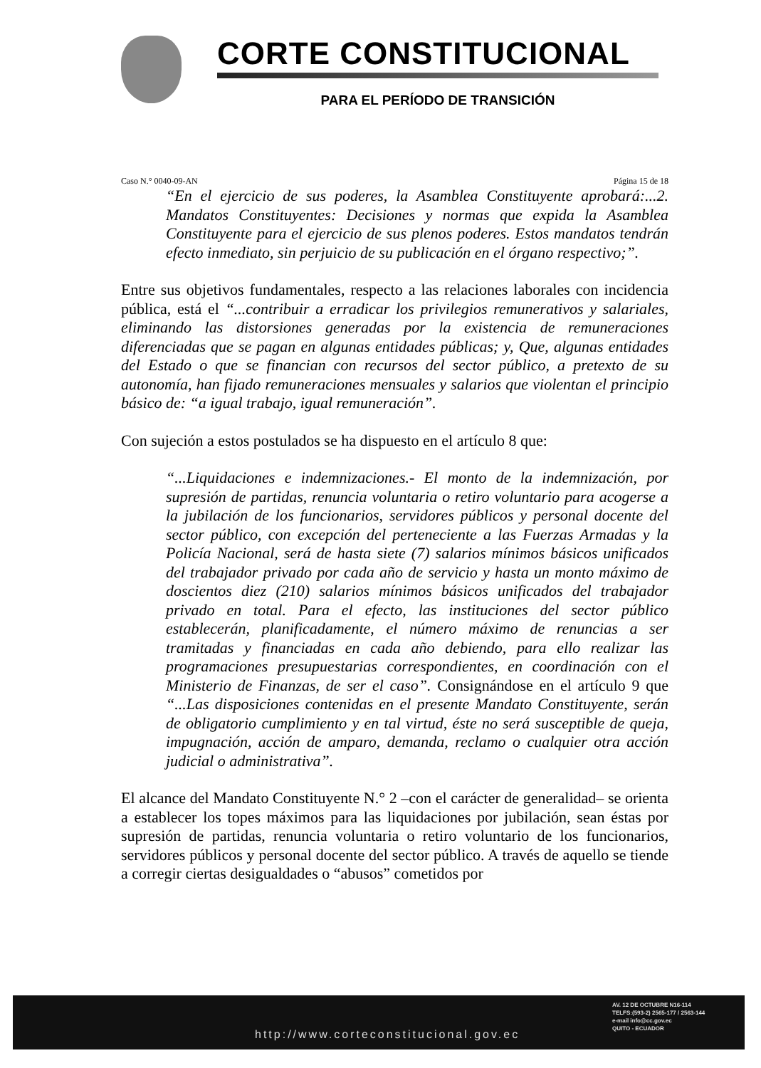CORTE CONSTITUCIONAL
PARA EL PERÍODO DE TRANSICIÓN
Caso N.° 0040-09-AN Página 15 de 18
“En el ejercicio de sus poderes, la Asamblea Constituyente aprobará:...2. Mandatos Constituyentes: Decisiones y normas que expida la Asamblea Constituyente para el ejercicio de sus plenos poderes. Estos mandatos tendrán efecto inmediato, sin perjuicio de su publicación en el órgano respectivo;”.
Entre sus objetivos fundamentales, respecto a las relaciones laborales con incidencia pública, está el “...contribuir a erradicar los privilegios remunerativos y salariales, eliminando las distorsiones generadas por la existencia de remuneraciones diferenciadas que se pagan en algunas entidades públicas; y, Que, algunas entidades del Estado o que se financian con recursos del sector público, a pretexto de su autonomía, han fijado remuneraciones mensuales y salarios que violentan el principio básico de: “a igual trabajo, igual remuneración”.
Con sujeción a estos postulados se ha dispuesto en el artículo 8 que:
“...Liquidaciones e indemnizaciones.- El monto de la indemnización, por supresión de partidas, renuncia voluntaria o retiro voluntario para acogerse a la jubilación de los funcionarios, servidores públicos y personal docente del sector público, con excepción del perteneciente a las Fuerzas Armadas y la Policía Nacional, será de hasta siete (7) salarios mínimos básicos unificados del trabajador privado por cada año de servicio y hasta un monto máximo de doscientos diez (210) salarios mínimos básicos unificados del trabajador privado en total. Para el efecto, las instituciones del sector público establecerán, planificadamente, el número máximo de renuncias a ser tramitadas y financiadas en cada año debiendo, para ello realizar las programaciones presupuestarias correspondientes, en coordinación con el Ministerio de Finanzas, de ser el caso”. Consignándose en el artículo 9 que “...Las disposiciones contenidas en el presente Mandato Constituyente, serán de obligatorio cumplimiento y en tal virtud, éste no será susceptible de queja, impugnación, acción de amparo, demanda, reclamo o cualquier otra acción judicial o administrativa”.
El alcance del Mandato Constituyente N.° 2 –con el carácter de generalidad– se orienta a establecer los topes máximos para las liquidaciones por jubilación, sean éstas por supresión de partidas, renuncia voluntaria o retiro voluntario de los funcionarios, servidores públicos y personal docente del sector público. A través de aquello se tiende a corregir ciertas desigualdades o “abusos” cometidos por
http://www.corteconstitucional.gov.ec
AV. 12 DE OCTUBRE N16-114
TELFS:(593-2) 2565-177 / 2563-144
e-mail info@cc.gov.ec
QUITO - ECUADOR